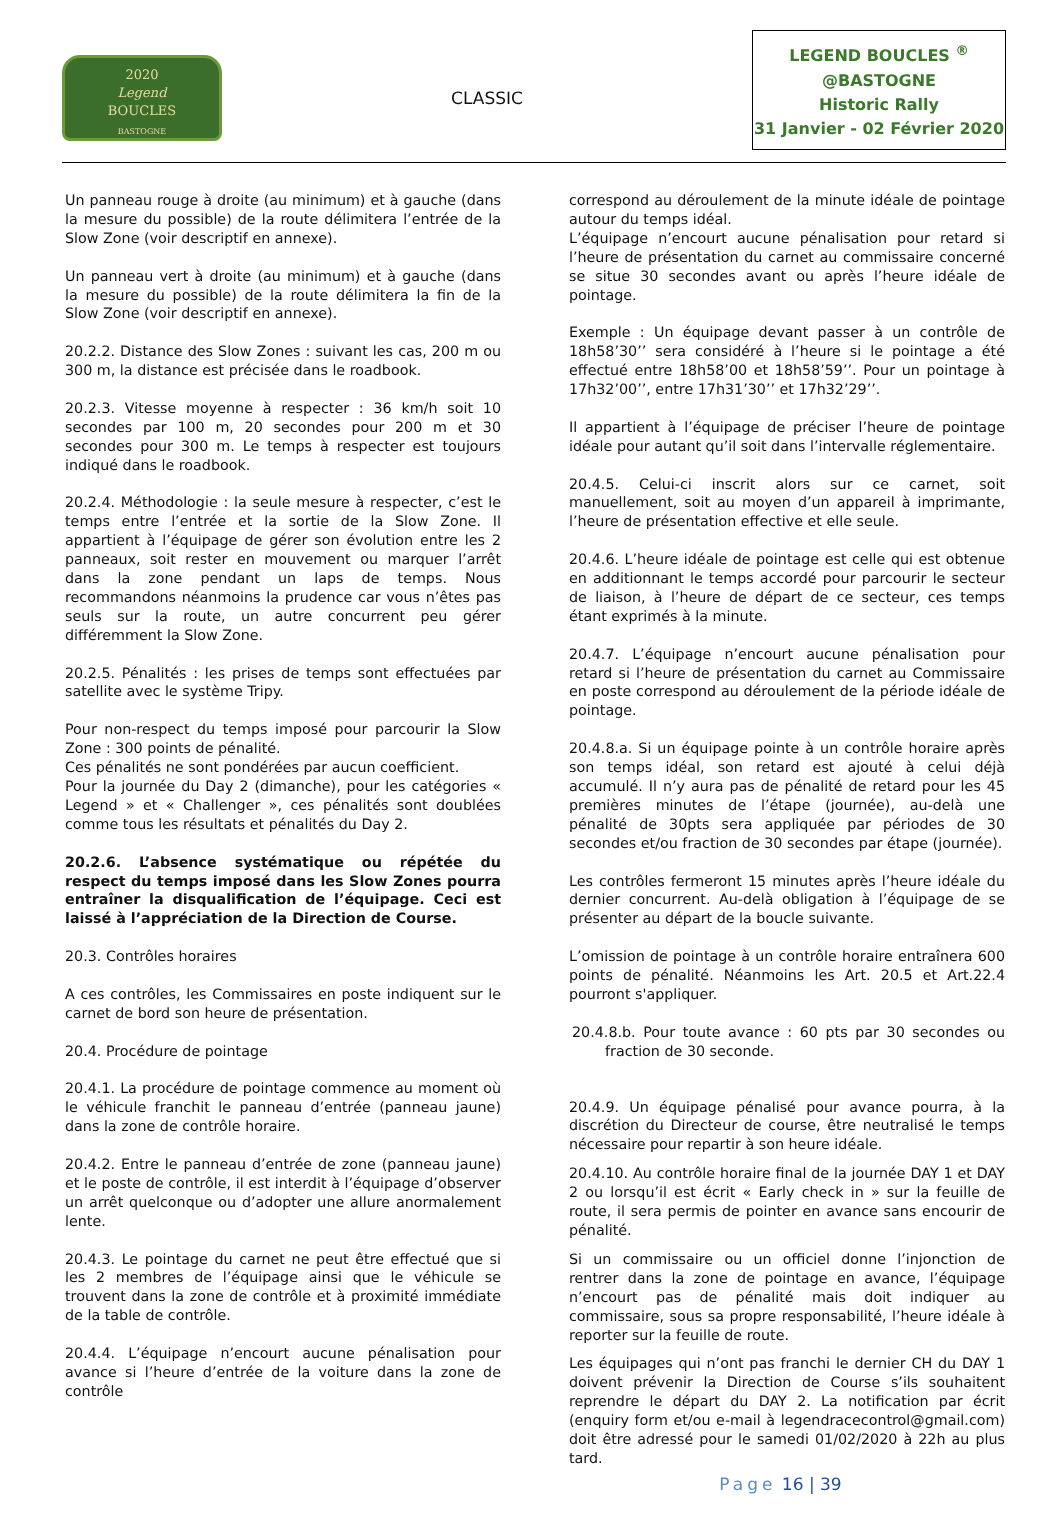2020
Legend
BOUCLES
BASTOGNE
CLASSIC
LEGEND BOUCLES <sup>®</sup>
@BASTOGNE
Historic Rally
31 Janvier - 02 Février 2020
Un panneau rouge à droite (au minimum) et à gauche (dans la mesure du possible) de la route délimitera l’entrée de la Slow Zone (voir descriptif en annexe).
Un panneau vert à droite (au minimum) et à gauche (dans la mesure du possible) de la route délimitera la fin de la Slow Zone (voir descriptif en annexe).
20.2.2. Distance des Slow Zones : suivant les cas, 200 m ou 300 m, la distance est précisée dans le roadbook.
20.2.3. Vitesse moyenne à respecter : 36 km/h soit 10 secondes par 100 m, 20 secondes pour 200 m et 30 secondes pour 300 m. Le temps à respecter est toujours indiqué dans le roadbook.
20.2.4. Méthodologie : la seule mesure à respecter, c’est le temps entre l’entrée et la sortie de la Slow Zone. Il appartient à l’équipage de gérer son évolution entre les 2 panneaux, soit rester en mouvement ou marquer l’arrêt dans la zone pendant un laps de temps. Nous recommandons néanmoins la prudence car vous n’êtes pas seuls sur la route, un autre concurrent peu gérer différemment la Slow Zone.
20.2.5. Pénalités : les prises de temps sont effectuées par satellite avec le système Tripy.
Pour non-respect du temps imposé pour parcourir la Slow Zone : 300 points de pénalité.
Ces pénalités ne sont pondérées par aucun coefficient.
Pour la journée du Day 2 (dimanche), pour les catégories « Legend » et « Challenger », ces pénalités sont doublées comme tous les résultats et pénalités du Day 2.
20.2.6. L’absence systématique ou répétée du respect du temps imposé dans les Slow Zones pourra entraîner la disqualification de l’équipage. Ceci est laissé à l’appréciation de la Direction de Course.
20.3. Contrôles horaires
A ces contrôles, les Commissaires en poste indiquent sur le carnet de bord son heure de présentation.
20.4. Procédure de pointage
20.4.1. La procédure de pointage commence au moment où le véhicule franchit le panneau d’entrée (panneau jaune) dans la zone de contrôle horaire.
20.4.2. Entre le panneau d’entrée de zone (panneau jaune) et le poste de contrôle, il est interdit à l’équipage d’observer un arrêt quelconque ou d’adopter une allure anormalement lente.
20.4.3. Le pointage du carnet ne peut être effectué que si les 2 membres de l’équipage ainsi que le véhicule se trouvent dans la zone de contrôle et à proximité immédiate de la table de contrôle.
20.4.4. L’équipage n’encourt aucune pénalisation pour avance si l’heure d’entrée de la voiture dans la zone de contrôle
correspond au déroulement de la minute idéale de pointage autour du temps idéal.
L’équipage n’encourt aucune pénalisation pour retard si l’heure de présentation du carnet au commissaire concerné se situe 30 secondes avant ou après l’heure idéale de pointage.
Exemple : Un équipage devant passer à un contrôle de 18h58’30’’ sera considéré à l’heure si le pointage a été effectué entre 18h58’00 et 18h58’59’’. Pour un pointage à 17h32’00’’, entre 17h31’30’’ et 17h32’29’’.
Il appartient à l’équipage de préciser l’heure de pointage idéale pour autant qu’il soit dans l’intervalle réglementaire.
20.4.5. Celui-ci inscrit alors sur ce carnet, soit manuellement, soit au moyen d’un appareil à imprimante, l’heure de présentation effective et elle seule.
20.4.6. L’heure idéale de pointage est celle qui est obtenue en additionnant le temps accordé pour parcourir le secteur de liaison, à l’heure de départ de ce secteur, ces temps étant exprimés à la minute.
20.4.7. L’équipage n’encourt aucune pénalisation pour retard si l’heure de présentation du carnet au Commissaire en poste correspond au déroulement de la période idéale de pointage.
20.4.8.a. Si un équipage pointe à un contrôle horaire après son temps idéal, son retard est ajouté à celui déjà accumulé. Il n’y aura pas de pénalité de retard pour les 45 premières minutes de l’étape (journée), au-delà une pénalité de 30pts sera appliquée par périodes de 30 secondes et/ou fraction de 30 secondes par étape (journée).
Les contrôles fermeront 15 minutes après l’heure idéale du dernier concurrent. Au-delà obligation à l’équipage de se présenter au départ de la boucle suivante.
L’omission de pointage à un contrôle horaire entraînera 600 points de pénalité. Néanmoins les Art. 20.5 et Art.22.4 pourront s'appliquer.
20.4.8.b. Pour toute avance : 60 pts par 30 secondes ou fraction de 30 seconde.
20.4.9. Un équipage pénalisé pour avance pourra, à la discrétion du Directeur de course, être neutralisé le temps nécessaire pour repartir à son heure idéale.
20.4.10. Au contrôle horaire final de la journée DAY 1 et DAY 2 ou lorsqu’il est écrit « Early check in » sur la feuille de route, il sera permis de pointer en avance sans encourir de pénalité.
Si un commissaire ou un officiel donne l’injonction de rentrer dans la zone de pointage en avance, l’équipage n’encourt pas de pénalité mais doit indiquer au commissaire, sous sa propre responsabilité, l’heure idéale à reporter sur la feuille de route.
Les équipages qui n’ont pas franchi le dernier CH du DAY 1 doivent prévenir la Direction de Course s’ils souhaitent reprendre le départ du DAY 2. La notification par écrit (enquiry form et/ou e-mail à legendracecontrol@gmail.com) doit être adressé pour le samedi 01/02/2020 à 22h au plus tard.
Page 16 | 39